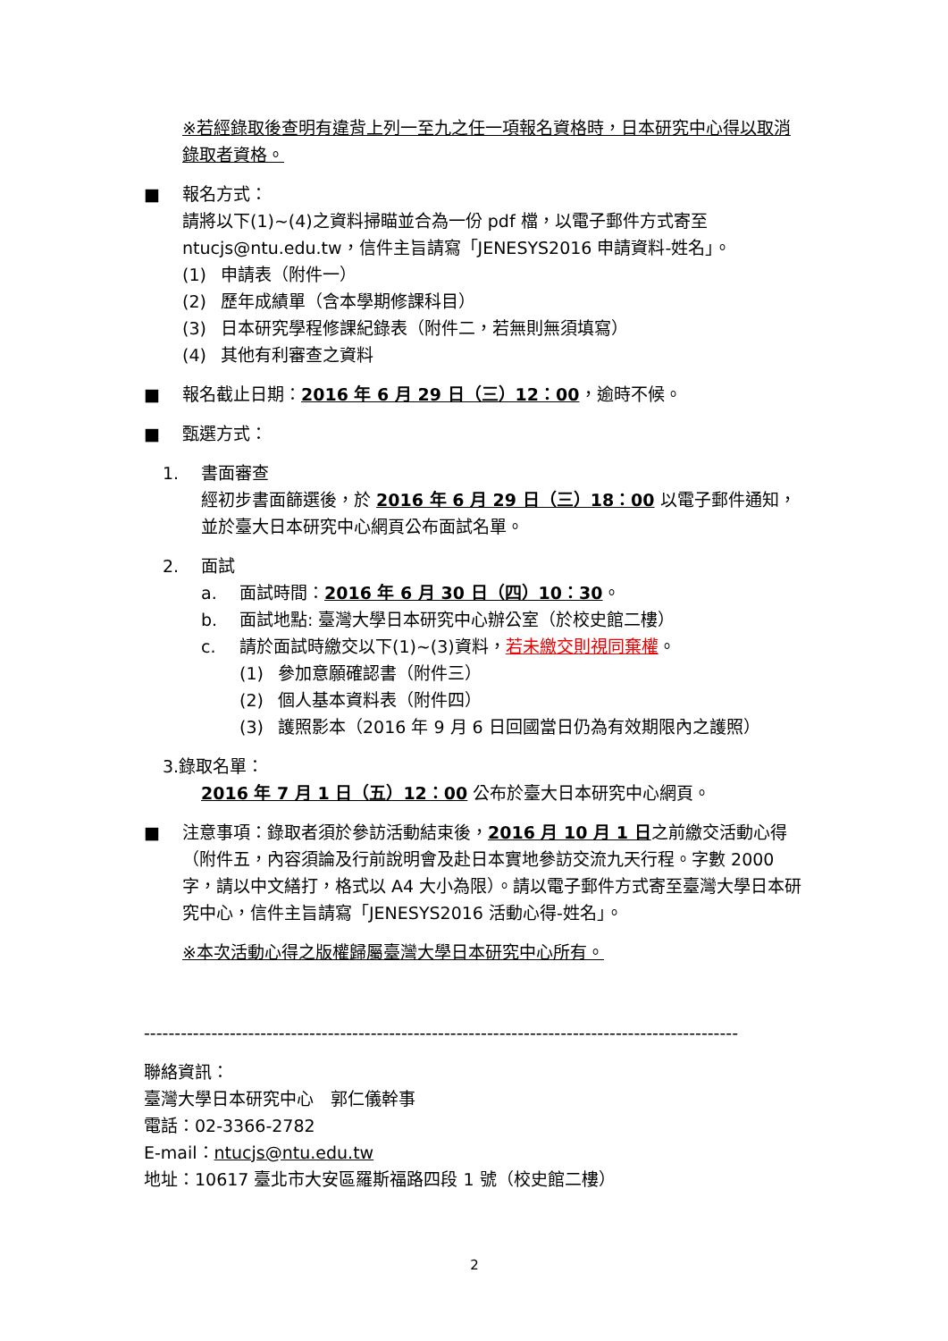※若經錄取後查明有違背上列一至九之任一項報名資格時，日本研究中心得以取消錄取者資格。
■ 報名方式：
請將以下(1)~(4)之資料掃瞄並合為一份 pdf 檔，以電子郵件方式寄至 ntucjs@ntu.edu.tw，信件主旨請寫「JENESYS2016 申請資料-姓名」。
(1) 申請表（附件一）
(2) 歷年成績單（含本學期修課科目）
(3) 日本研究學程修課紀錄表（附件二，若無則無須填寫）
(4) 其他有利審查之資料
■ 報名截止日期：2016 年 6 月 29 日（三）12：00，逾時不候。
■ 甄選方式：
1. 書面審查
經初步書面篩選後，於 2016 年 6 月 29 日（三）18：00 以電子郵件通知，並於臺大日本研究中心網頁公布面試名單。
2. 面試
a. 面試時間：2016 年 6 月 30 日（四）10：30。
b. 面試地點: 臺灣大學日本研究中心辦公室（於校史館二樓）
c. 請於面試時繳交以下(1)~(3)資料，若未繳交則視同棄權。
(1) 參加意願確認書（附件三）
(2) 個人基本資料表（附件四）
(3) 護照影本（2016 年 9 月 6 日回國當日仍為有效期限內之護照）
3.錄取名單：
2016 年 7 月 1 日（五）12：00 公布於臺大日本研究中心網頁。
■ 注意事項：錄取者須於參訪活動結束後，2016 月 10 月 1 日之前繳交活動心得（附件五，內容須論及行前說明會及赴日本實地參訪交流九天行程。字數 2000 字，請以中文繕打，格式以 A4 大小為限）。請以電子郵件方式寄至臺灣大學日本研究中心，信件主旨請寫「JENESYS2016 活動心得-姓名」。
※本次活動心得之版權歸屬臺灣大學日本研究中心所有。
-------------------------------------------------------------------------------------------------
聯絡資訊：
臺灣大學日本研究中心　郭仁儀幹事
電話：02-3366-2782
E-mail：ntucjs@ntu.edu.tw
地址：10617 臺北市大安區羅斯福路四段 1 號（校史館二樓）
2